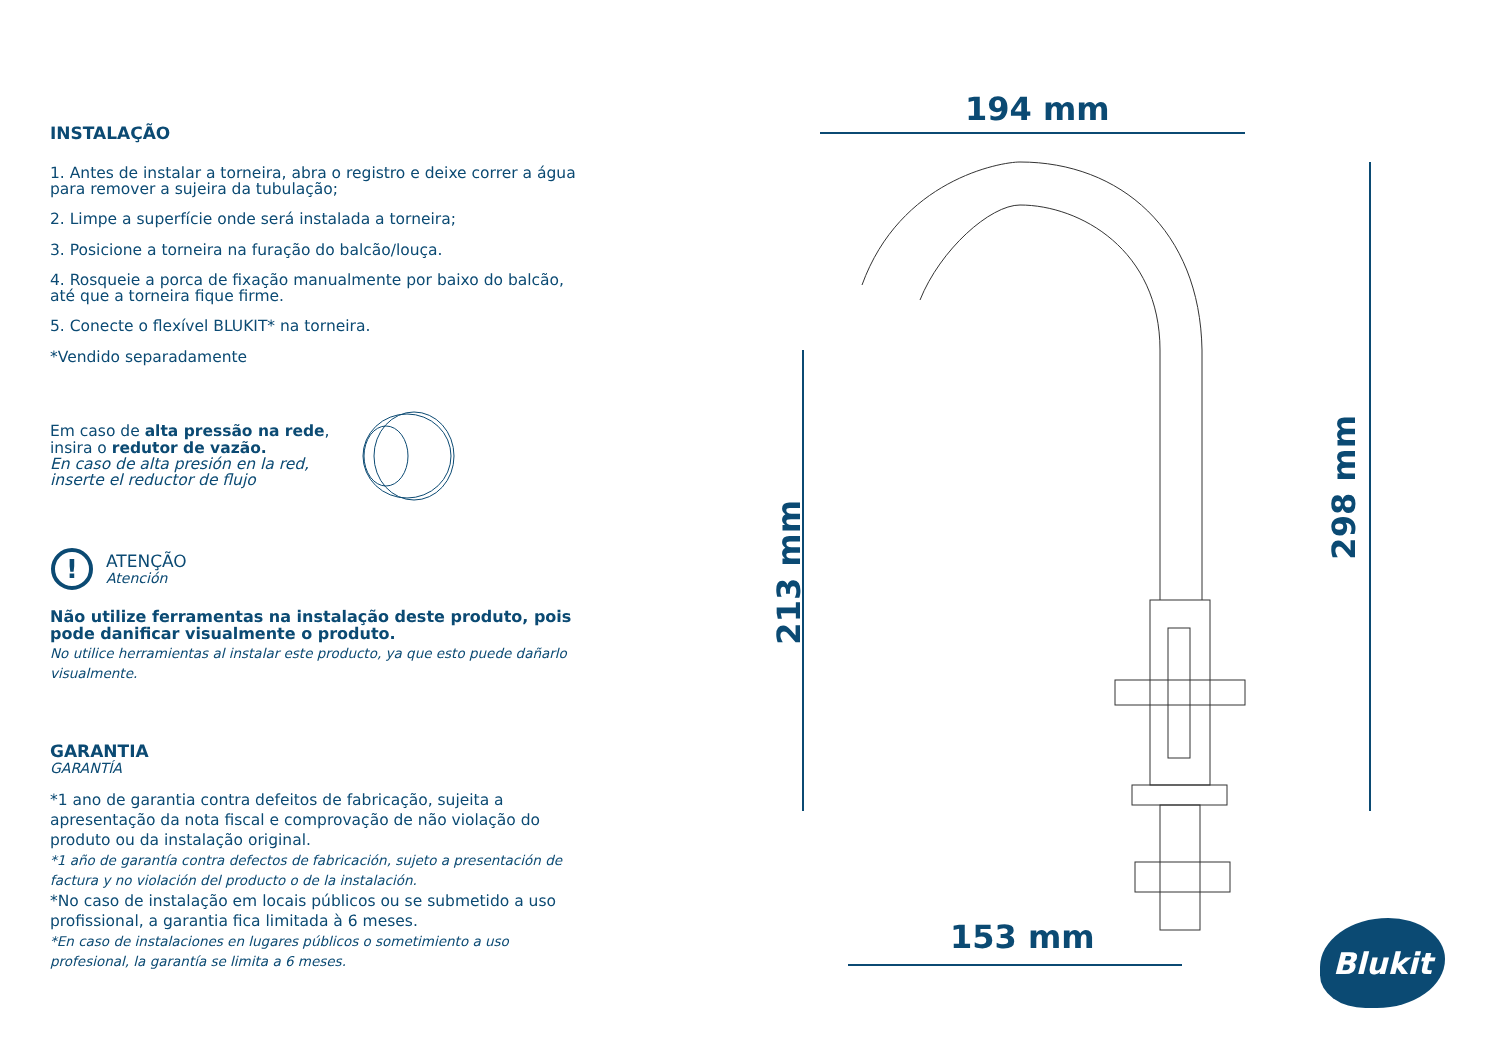INSTALAÇÃO
1. Antes de instalar a torneira, abra o registro e deixe correr a água para remover a sujeira da tubulação;
2. Limpe a superfície onde será instalada a torneira;
3. Posicione a torneira na furação do balcão/louça.
4. Rosqueie a porca de fixação manualmente por baixo do balcão, até que a torneira fique firme.
5. Conecte o flexível BLUKIT* na torneira.
*Vendido separadamente
Em caso de alta pressão na rede,
insira o redutor de vazão.
En caso de alta presión en la red,
inserte el reductor de flujo
!
ATENÇÃO
Atención
Não utilize ferramentas na instalação deste produto, pois pode danificar visualmente o produto.
No utilice herramientas al instalar este producto, ya que esto puede dañarlo visualmente.
GARANTIA
GARANTÍA
*1 ano de garantia contra defeitos de fabricação, sujeita a apresentação da nota fiscal e comprovação de não violação do produto ou da instalação original.
*1 año de garantía contra defectos de fabricación, sujeto a presentación de factura y no violación del producto o de la instalación.
*No caso de instalação em locais públicos ou se submetido a uso profissional, a garantia fica limitada à 6 meses.
*En caso de instalaciones en lugares públicos o sometimiento a uso profesional, la garantía se limita a 6 meses.
194 mm
153 mm
213 mm
298 mm
Blukit